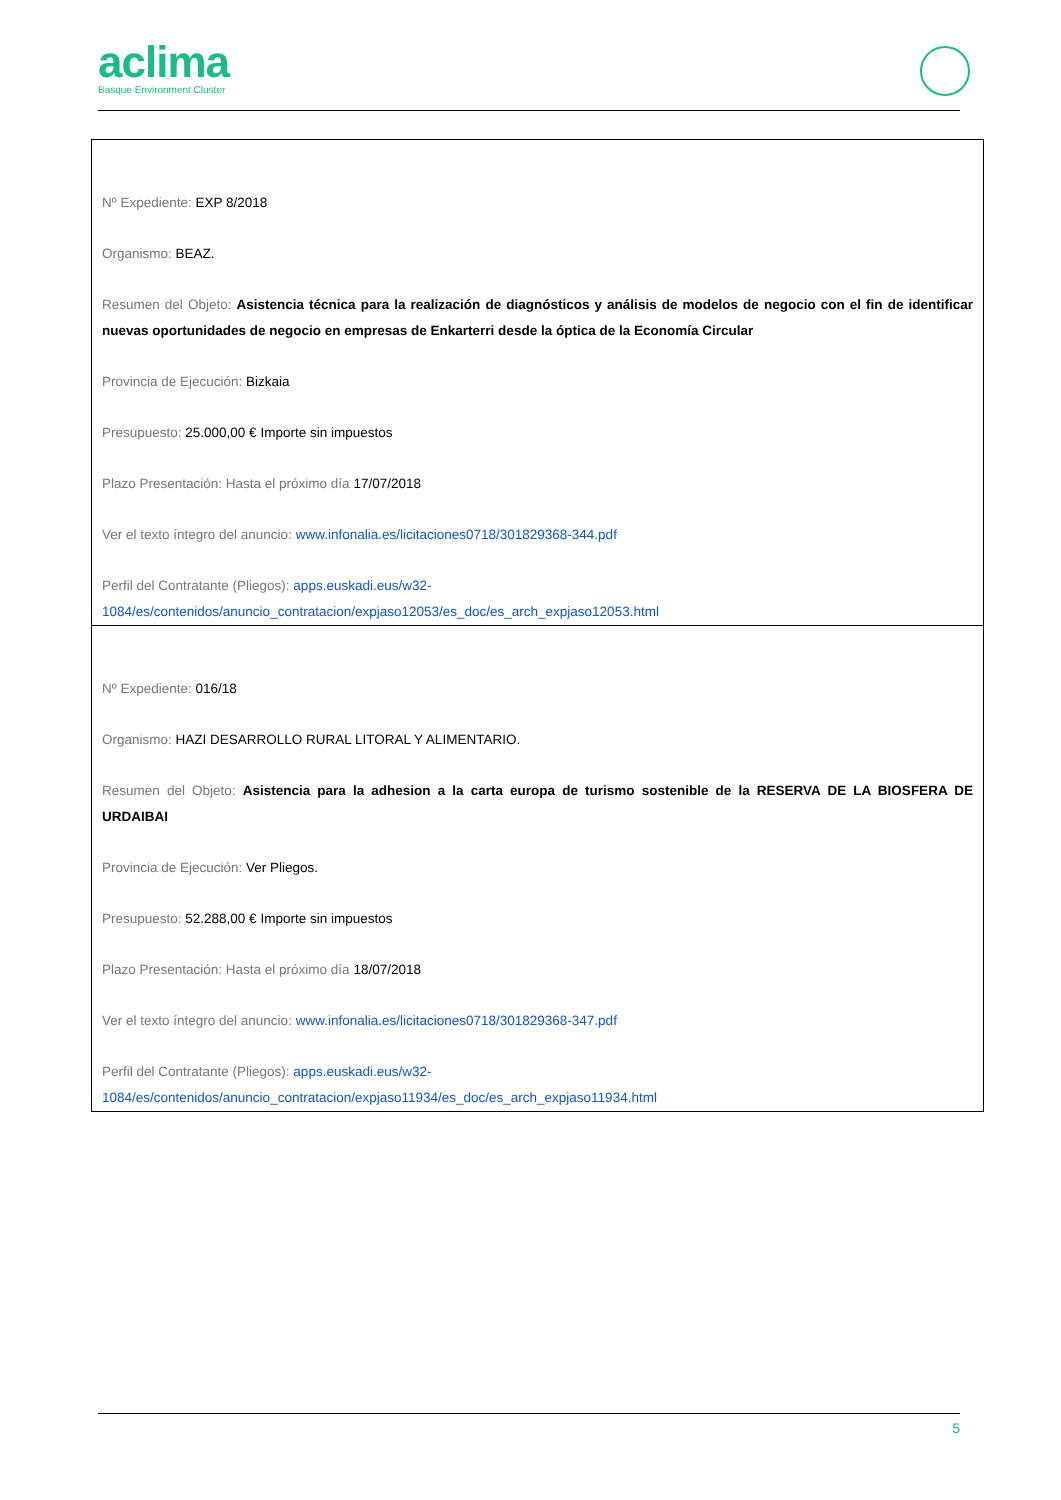aclima
Basque Environment Cluster
| Nº Expediente: EXP 8/2018 Organismo: BEAZ. Resumen del Objeto: Asistencia técnica para la realización de diagnósticos y análisis de modelos de negocio con el fin de identificar nuevas oportunidades de negocio en empresas de Enkarterri desde la óptica de la Economía Circular Provincia de Ejecución: Bizkaia Presupuesto: 25.000,00 € Importe sin impuestos Plazo Presentación: Hasta el próximo día 17/07/2018 Ver el texto íntegro del anuncio: www.infonalia.es/licitaciones0718/301829368-344.pdf Perfil del Contratante (Pliegos): apps.euskadi.eus/w32-1084/es/contenidos/anuncio_contratacion/expjaso12053/es_doc/es_arch_expjaso12053.html |
| Nº Expediente: 016/18 Organismo: HAZI DESARROLLO RURAL LITORAL Y ALIMENTARIO. Resumen del Objeto: Asistencia para la adhesion a la carta europa de turismo sostenible de la RESERVA DE LA BIOSFERA DE URDAIBAI Provincia de Ejecución: Ver Pliegos. Presupuesto: 52.288,00 € Importe sin impuestos Plazo Presentación: Hasta el próximo día 18/07/2018 Ver el texto íntegro del anuncio: www.infonalia.es/licitaciones0718/301829368-347.pdf Perfil del Contratante (Pliegos): apps.euskadi.eus/w32-1084/es/contenidos/anuncio_contratacion/expjaso11934/es_doc/es_arch_expjaso11934.html |
5